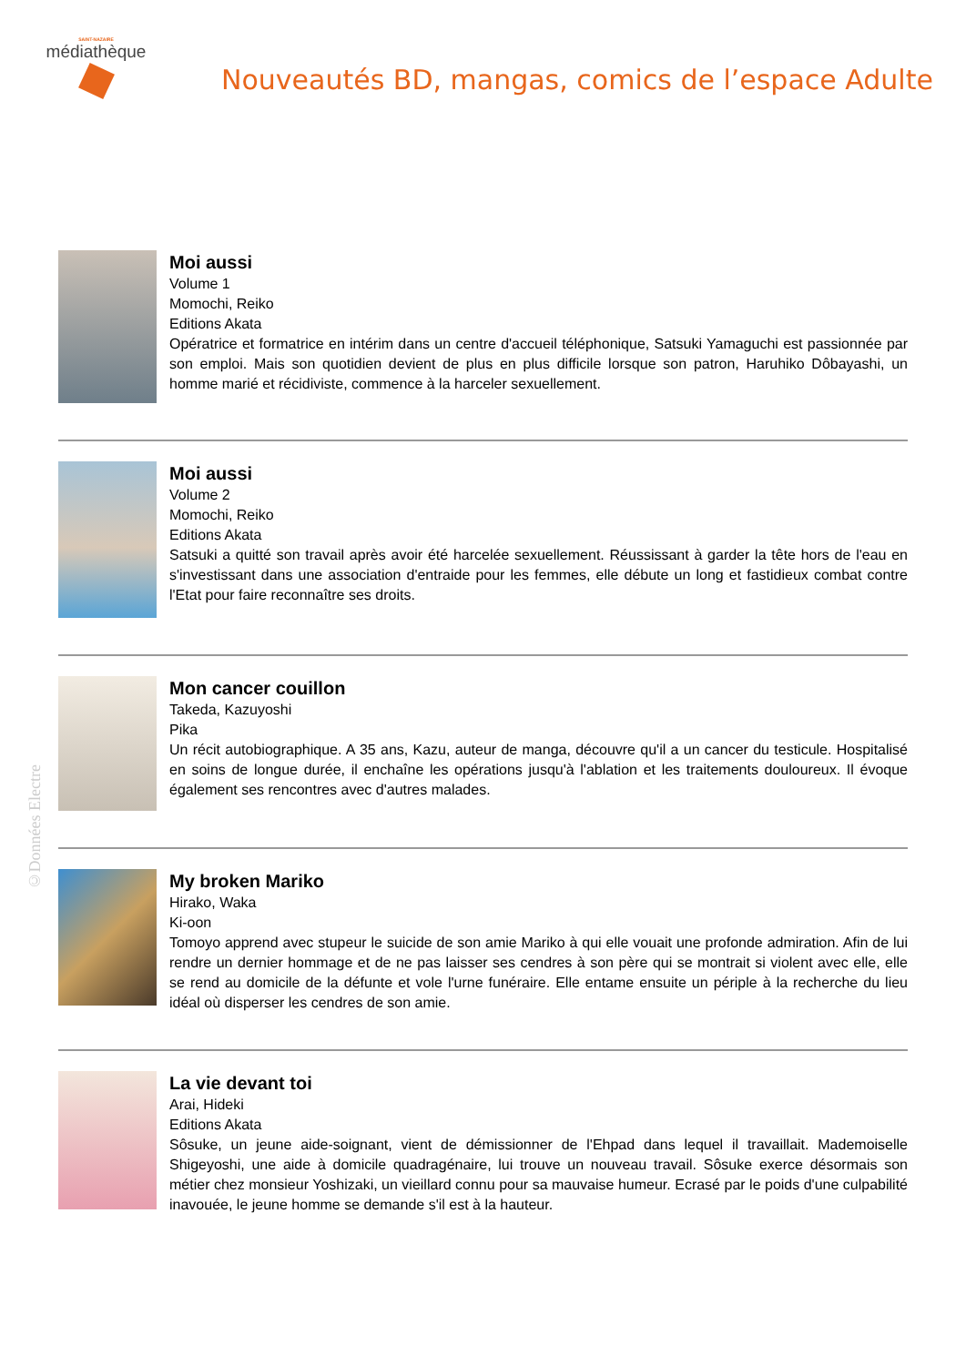SAINT-NAZAIRE
médiathèque
Nouveautés BD, mangas, comics de l’espace Adulte
Moi aussi
Volume 1
Momochi, Reiko
Editions Akata
Opératrice et formatrice en intérim dans un centre d'accueil téléphonique, Satsuki Yamaguchi est passionnée par son emploi. Mais son quotidien devient de plus en plus difficile lorsque son patron, Haruhiko Dôbayashi, un homme marié et récidiviste, commence à la harceler sexuellement.
Moi aussi
Volume 2
Momochi, Reiko
Editions Akata
Satsuki a quitté son travail après avoir été harcelée sexuellement. Réussissant à garder la tête hors de l'eau en s'investissant dans une association d'entraide pour les femmes, elle débute un long et fastidieux combat contre l'Etat pour faire reconnaître ses droits.
Mon cancer couillon
Takeda, Kazuyoshi
Pika
Un récit autobiographique. A 35 ans, Kazu, auteur de manga, découvre qu'il a un cancer du testicule. Hospitalisé en soins de longue durée, il enchaîne les opérations jusqu'à l'ablation et les traitements douloureux. Il évoque également ses rencontres avec d'autres malades.
My broken Mariko
Hirako, Waka
Ki-oon
Tomoyo apprend avec stupeur le suicide de son amie Mariko à qui elle vouait une profonde admiration. Afin de lui rendre un dernier hommage et de ne pas laisser ses cendres à son père qui se montrait si violent avec elle, elle se rend au domicile de la défunte et vole l'urne funéraire. Elle entame ensuite un périple à la recherche du lieu idéal où disperser les cendres de son amie.
La vie devant toi
Arai, Hideki
Editions Akata
Sôsuke, un jeune aide-soignant, vient de démissionner de l'Ehpad dans lequel il travaillait. Mademoiselle Shigeyoshi, une aide à domicile quadragénaire, lui trouve un nouveau travail. Sôsuke exerce désormais son métier chez monsieur Yoshizaki, un vieillard connu pour sa mauvaise humeur. Ecrasé par le poids d'une culpabilité inavouée, le jeune homme se demande s'il est à la hauteur.
©Données Electre